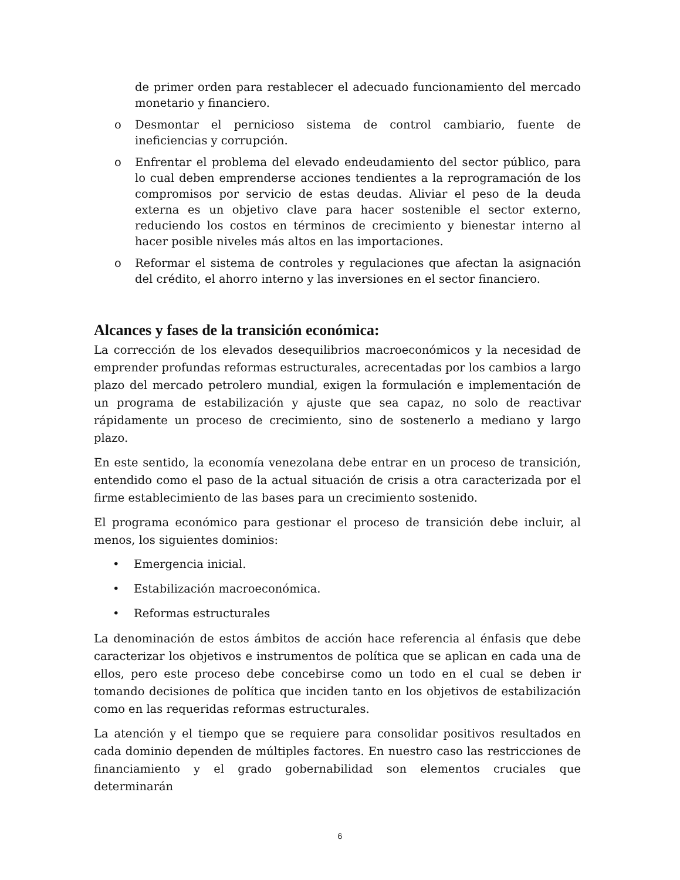de primer orden para restablecer el adecuado funcionamiento del mercado monetario y financiero.
o Desmontar el pernicioso sistema de control cambiario, fuente de ineficiencias y corrupción.
o Enfrentar el problema del elevado endeudamiento del sector público, para lo cual deben emprenderse acciones tendientes a la reprogramación de los compromisos por servicio de estas deudas. Aliviar el peso de la deuda externa es un objetivo clave para hacer sostenible el sector externo, reduciendo los costos en términos de crecimiento y bienestar interno al hacer posible niveles más altos en las importaciones.
o Reformar el sistema de controles y regulaciones que afectan la asignación del crédito, el ahorro interno y las inversiones en el sector financiero.
Alcances y fases de la transición económica:
La corrección de los elevados desequilibrios macroeconómicos y la necesidad de emprender profundas reformas estructurales, acrecentadas por los cambios a largo plazo del mercado petrolero mundial, exigen la formulación e implementación de un programa de estabilización y ajuste que sea capaz, no solo de reactivar rápidamente un proceso de crecimiento, sino de sostenerlo a mediano y largo plazo.
En este sentido, la economía venezolana debe entrar en un proceso de transición, entendido como el paso de la actual situación de crisis a otra caracterizada por el firme establecimiento de las bases para un crecimiento sostenido.
El programa económico para gestionar el proceso de transición debe incluir, al menos, los siguientes dominios:
• Emergencia inicial.
• Estabilización macroeconómica.
• Reformas estructurales
La denominación de estos ámbitos de acción hace referencia al énfasis que debe caracterizar los objetivos e instrumentos de política que se aplican en cada una de ellos, pero este proceso debe concebirse como un todo en el cual se deben ir tomando decisiones de política que inciden tanto en los objetivos de estabilización como en las requeridas reformas estructurales.
La atención y el tiempo que se requiere para consolidar positivos resultados en cada dominio dependen de múltiples factores. En nuestro caso las restricciones de financiamiento y el grado gobernabilidad son elementos cruciales que determinarán
6